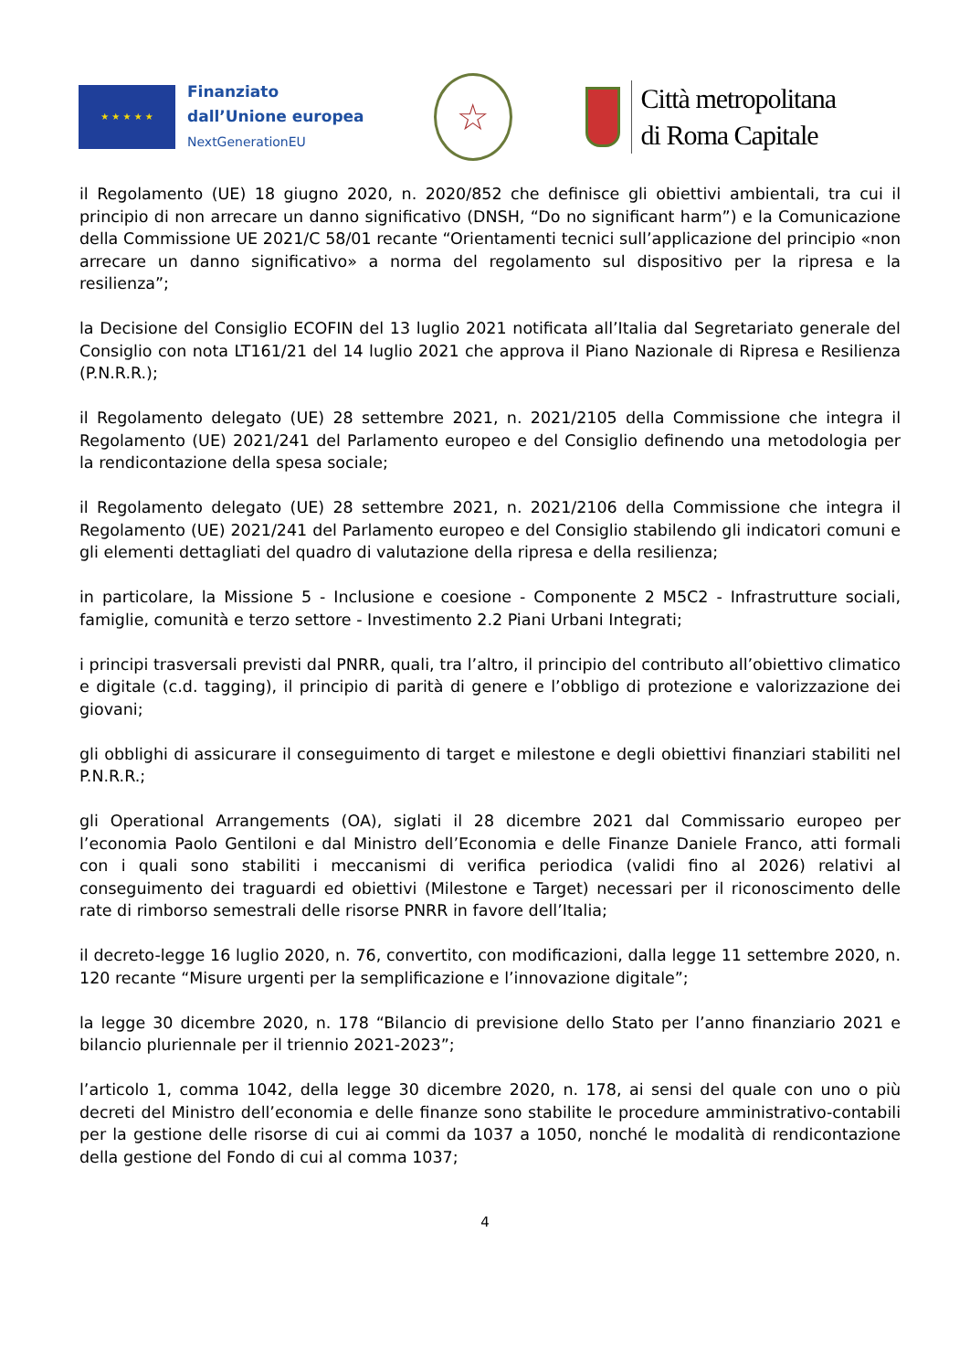★ ★ ★ ★ ★
Finanziato
dall’Unione europea
NextGenerationEU
☆
Città metropolitana
di Roma Capitale
il Regolamento (UE) 18 giugno 2020, n. 2020/852 che definisce gli obiettivi ambientali, tra cui il principio di non arrecare un danno significativo (DNSH, “Do no significant harm”) e la Comunicazione della Commissione UE 2021/C 58/01 recante “Orientamenti tecnici sull’applicazione del principio «non arrecare un danno significativo» a norma del regolamento sul dispositivo per la ripresa e la resilienza”;
la Decisione del Consiglio ECOFIN del 13 luglio 2021 notificata all’Italia dal Segretariato generale del Consiglio con nota LT161/21 del 14 luglio 2021 che approva il Piano Nazionale di Ripresa e Resilienza (P.N.R.R.);
il Regolamento delegato (UE) 28 settembre 2021, n. 2021/2105 della Commissione che integra il Regolamento (UE) 2021/241 del Parlamento europeo e del Consiglio definendo una metodologia per la rendicontazione della spesa sociale;
il Regolamento delegato (UE) 28 settembre 2021, n. 2021/2106 della Commissione che integra il Regolamento (UE) 2021/241 del Parlamento europeo e del Consiglio stabilendo gli indicatori comuni e gli elementi dettagliati del quadro di valutazione della ripresa e della resilienza;
in particolare, la Missione 5 - Inclusione e coesione - Componente 2 M5C2 - Infrastrutture sociali, famiglie, comunità e terzo settore - Investimento 2.2 Piani Urbani Integrati;
i principi trasversali previsti dal PNRR, quali, tra l’altro, il principio del contributo all’obiettivo climatico e digitale (c.d. tagging), il principio di parità di genere e l’obbligo di protezione e valorizzazione dei giovani;
gli obblighi di assicurare il conseguimento di target e milestone e degli obiettivi finanziari stabiliti nel P.N.R.R.;
gli Operational Arrangements (OA), siglati il 28 dicembre 2021 dal Commissario europeo per l’economia Paolo Gentiloni e dal Ministro dell’Economia e delle Finanze Daniele Franco, atti formali con i quali sono stabiliti i meccanismi di verifica periodica (validi fino al 2026) relativi al conseguimento dei traguardi ed obiettivi (Milestone e Target) necessari per il riconoscimento delle rate di rimborso semestrali delle risorse PNRR in favore dell’Italia;
il decreto-legge 16 luglio 2020, n. 76, convertito, con modificazioni, dalla legge 11 settembre 2020, n. 120 recante “Misure urgenti per la semplificazione e l’innovazione digitale”;
la legge 30 dicembre 2020, n. 178 “Bilancio di previsione dello Stato per l’anno finanziario 2021 e bilancio pluriennale per il triennio 2021-2023”;
l’articolo 1, comma 1042, della legge 30 dicembre 2020, n. 178, ai sensi del quale con uno o più decreti del Ministro dell’economia e delle finanze sono stabilite le procedure amministrativo-contabili per la gestione delle risorse di cui ai commi da 1037 a 1050, nonché le modalità di rendicontazione della gestione del Fondo di cui al comma 1037;
4